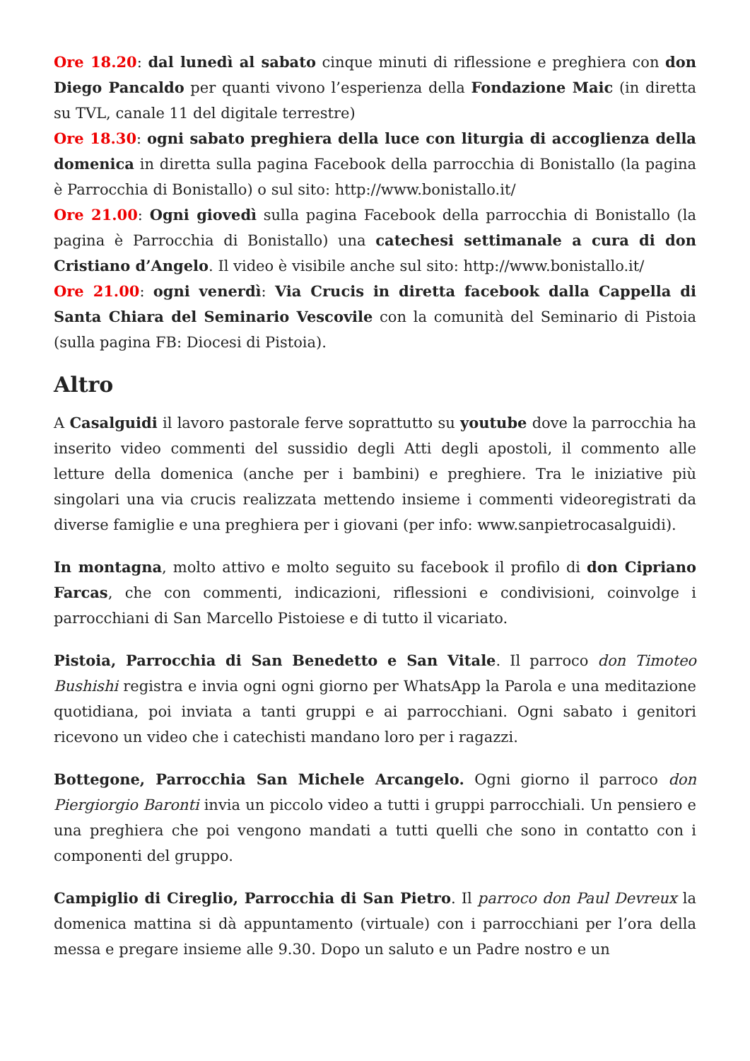Ore 18.20: dal lunedì al sabato cinque minuti di riflessione e preghiera con don Diego Pancaldo per quanti vivono l’esperienza della Fondazione Maic (in diretta su TVL, canale 11 del digitale terrestre)
Ore 18.30: ogni sabato preghiera della luce con liturgia di accoglienza della domenica in diretta sulla pagina Facebook della parrocchia di Bonistallo (la pagina è Parrocchia di Bonistallo) o sul sito: http://www.bonistallo.it/
Ore 21.00: Ogni giovedì sulla pagina Facebook della parrocchia di Bonistallo (la pagina è Parrocchia di Bonistallo) una catechesi settimanale a cura di don Cristiano d’Angelo. Il video è visibile anche sul sito: http://www.bonistallo.it/
Ore 21.00: ogni venerdì: Via Crucis in diretta facebook dalla Cappella di Santa Chiara del Seminario Vescovile con la comunità del Seminario di Pistoia (sulla pagina FB: Diocesi di Pistoia).
Altro
A Casalguidi il lavoro pastorale ferve soprattutto su youtube dove la parrocchia ha inserito video commenti del sussidio degli Atti degli apostoli, il commento alle letture della domenica (anche per i bambini) e preghiere. Tra le iniziative più singolari una via crucis realizzata mettendo insieme i commenti videoregistrati da diverse famiglie e una preghiera per i giovani (per info: www.sanpietrocasalguidi).
In montagna, molto attivo e molto seguito su facebook il profilo di don Cipriano Farcas, che con commenti, indicazioni, riflessioni e condivisioni, coinvolge i parrocchiani di San Marcello Pistoiese e di tutto il vicariato.
Pistoia, Parrocchia di San Benedetto e San Vitale. Il parroco don Timoteo Bushishi registra e invia ogni ogni giorno per WhatsApp la Parola e una meditazione quotidiana, poi inviata a tanti gruppi e ai parrocchiani. Ogni sabato i genitori ricevono un video che i catechisti mandano loro per i ragazzi.
Bottegone, Parrocchia San Michele Arcangelo. Ogni giorno il parroco don Piergiorgio Baronti invia un piccolo video a tutti i gruppi parrocchiali. Un pensiero e una preghiera che poi vengono mandati a tutti quelli che sono in contatto con i componenti del gruppo.
Campiglio di Cireglio, Parrocchia di San Pietro. Il parroco don Paul Devreux la domenica mattina si dà appuntamento (virtuale) con i parrocchiani per l’ora della messa e pregare insieme alle 9.30. Dopo un saluto e un Padre nostro e un